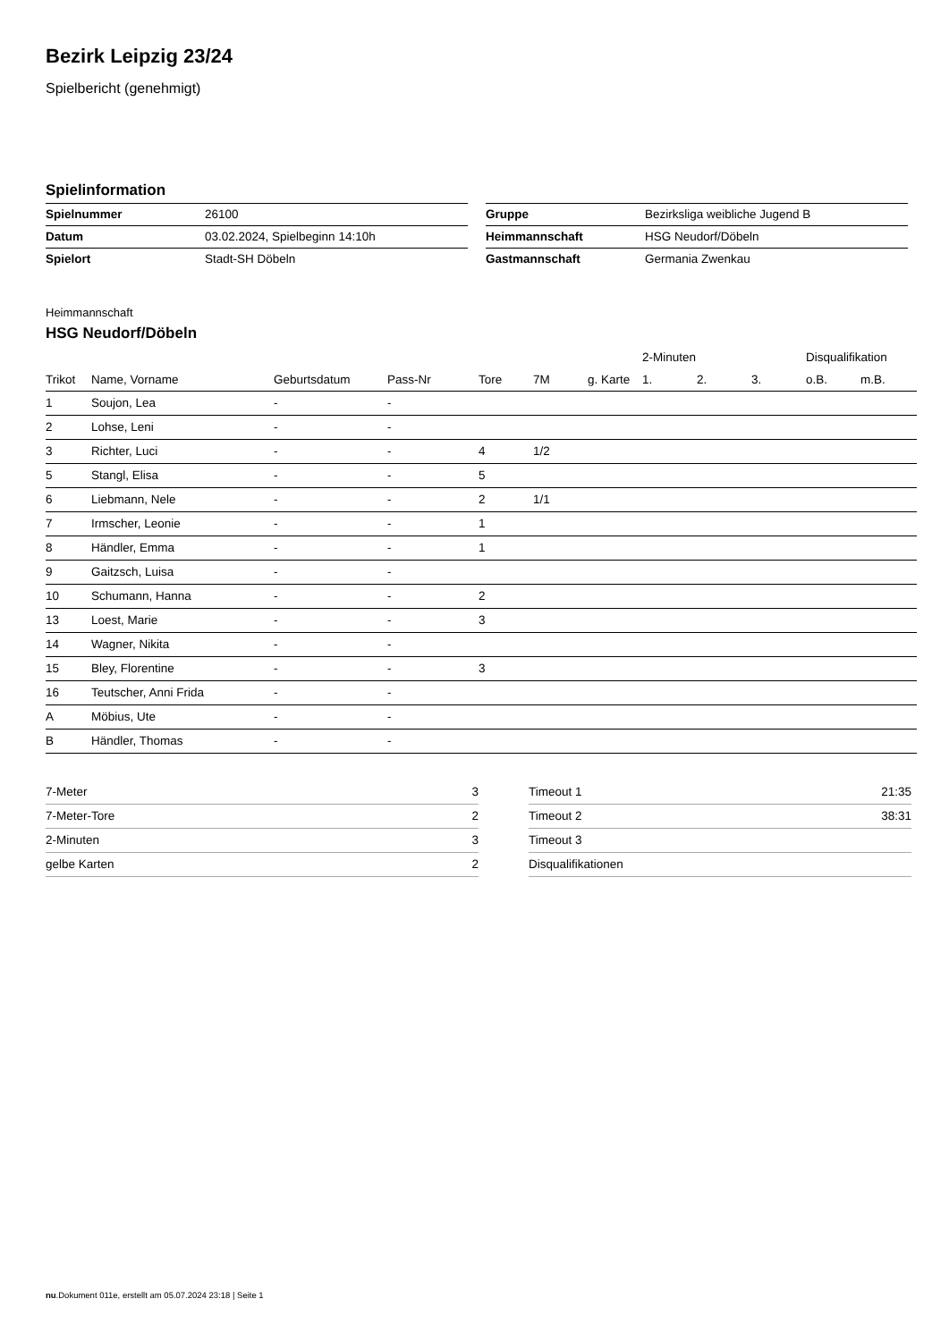Bezirk Leipzig 23/24
Spielbericht (genehmigt)
Spielinformation
| Spielnummer | 26100 |
| Datum | 03.02.2024, Spielbeginn 14:10h |
| Spielort | Stadt-SH Döbeln |
| Gruppe | Bezirksliga weibliche Jugend B |
| Heimmannschaft | HSG Neudorf/Döbeln |
| Gastmannschaft | Germania Zwenkau |
Heimmannschaft
HSG Neudorf/Döbeln
| | | | | | | | 2-Minuten | | | Disqualifikation | |
| --- | --- | --- | --- | --- | --- | --- | --- | --- | --- | --- | --- |
| Trikot | Name, Vorname | Geburtsdatum | Pass-Nr | Tore | 7M | g. Karte | 1. | 2. | 3. | o.B. | m.B. |
| 1 | Soujon, Lea | - | - | | | | | | | | |
| 2 | Lohse, Leni | - | - | | | | | | | | |
| 3 | Richter, Luci | - | - | 4 | 1/2 | | | | | | |
| 5 | Stangl, Elisa | - | - | 5 | | | | | | | |
| 6 | Liebmann, Nele | - | - | 2 | 1/1 | | | | | | |
| 7 | Irmscher, Leonie | - | - | 1 | | | | | | | |
| 8 | Händler, Emma | - | - | 1 | | | | | | | |
| 9 | Gaitzsch, Luisa | - | - | | | | | | | | |
| 10 | Schumann, Hanna | - | - | 2 | | | | | | | |
| 13 | Loest, Marie | - | - | 3 | | | | | | | |
| 14 | Wagner, Nikita | - | - | | | | | | | | |
| 15 | Bley, Florentine | - | - | 3 | | | | | | | |
| 16 | Teutscher, Anni Frida | - | - | | | | | | | | |
| A | Möbius, Ute | - | - | | | | | | | | |
| B | Händler, Thomas | - | - | | | | | | | | |
| 7-Meter | 3 |
| 7-Meter-Tore | 2 |
| 2-Minuten | 3 |
| gelbe Karten | 2 |
| Timeout 1 | 21:35 |
| Timeout 2 | 38:31 |
| Timeout 3 | |
| Disqualifikationen | |
nu.Dokument 011e, erstellt am 05.07.2024 23:18 | Seite 1